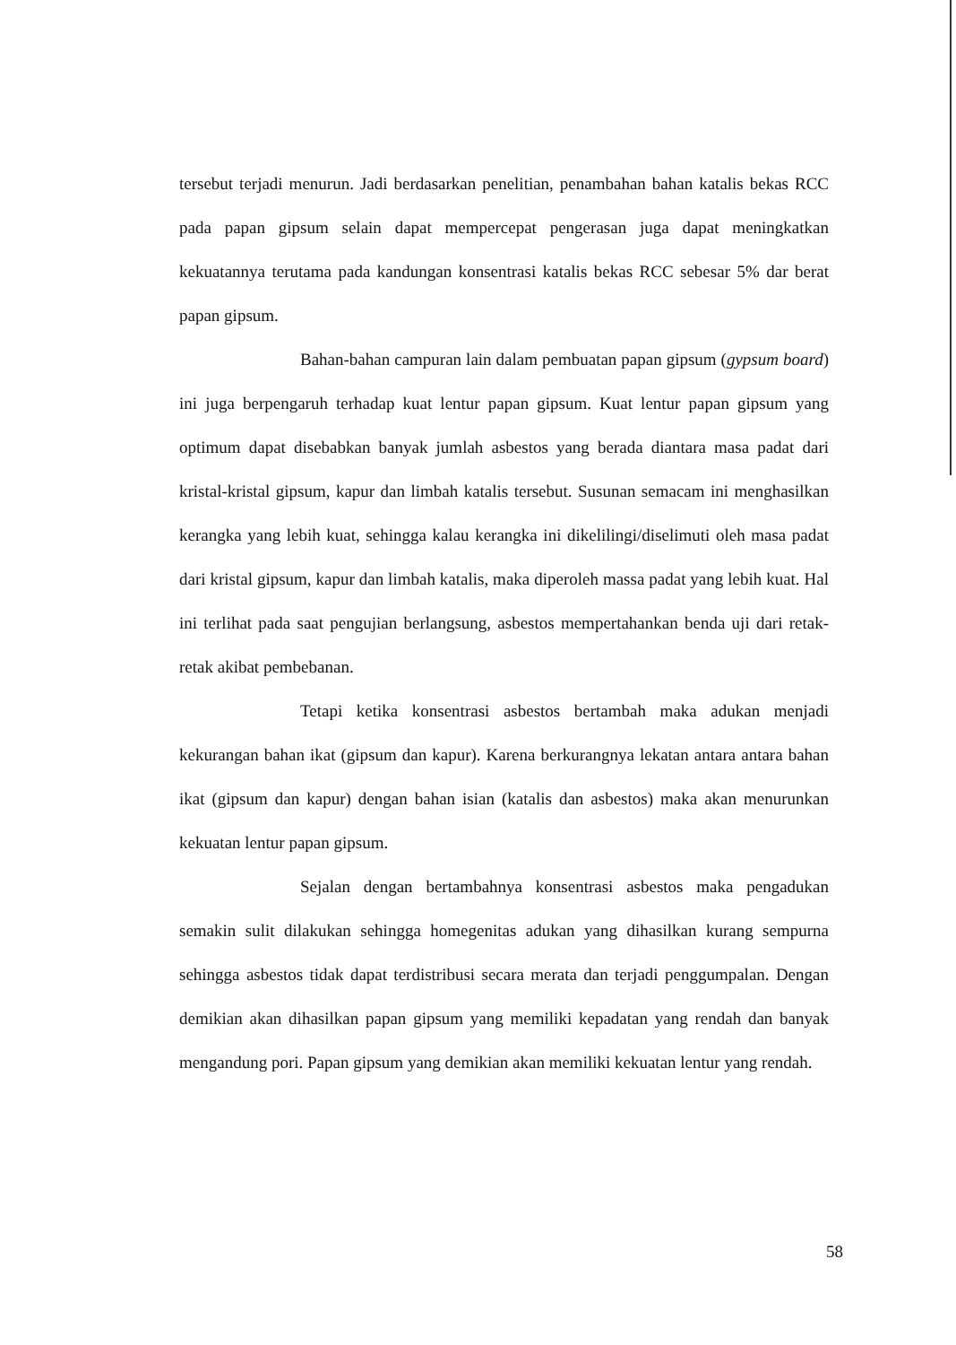tersebut terjadi menurun. Jadi berdasarkan penelitian, penambahan bahan katalis bekas RCC pada papan gipsum selain dapat mempercepat pengerasan juga dapat meningkatkan kekuatannya terutama pada kandungan konsentrasi katalis bekas RCC sebesar 5% dar berat papan gipsum.
Bahan-bahan campuran lain dalam pembuatan papan gipsum (gypsum board) ini juga berpengaruh terhadap kuat lentur papan gipsum. Kuat lentur papan gipsum yang optimum dapat disebabkan banyak jumlah asbestos yang berada diantara masa padat dari kristal-kristal gipsum, kapur dan limbah katalis tersebut. Susunan semacam ini menghasilkan kerangka yang lebih kuat, sehingga kalau kerangka ini dikelilingi/diselimuti oleh masa padat dari kristal gipsum, kapur dan limbah katalis, maka diperoleh massa padat yang lebih kuat. Hal ini terlihat pada saat pengujian berlangsung, asbestos mempertahankan benda uji dari retak-retak akibat pembebanan.
Tetapi ketika konsentrasi asbestos bertambah maka adukan menjadi kekurangan bahan ikat (gipsum dan kapur). Karena berkurangnya lekatan antara antara bahan ikat (gipsum dan kapur) dengan bahan isian (katalis dan asbestos) maka akan menurunkan kekuatan lentur papan gipsum.
Sejalan dengan bertambahnya konsentrasi asbestos maka pengadukan semakin sulit dilakukan sehingga homegenitas adukan yang dihasilkan kurang sempurna sehingga asbestos tidak dapat terdistribusi secara merata dan terjadi penggumpalan. Dengan demikian akan dihasilkan papan gipsum yang memiliki kepadatan yang rendah dan banyak mengandung pori. Papan gipsum yang demikian akan memiliki kekuatan lentur yang rendah.
58